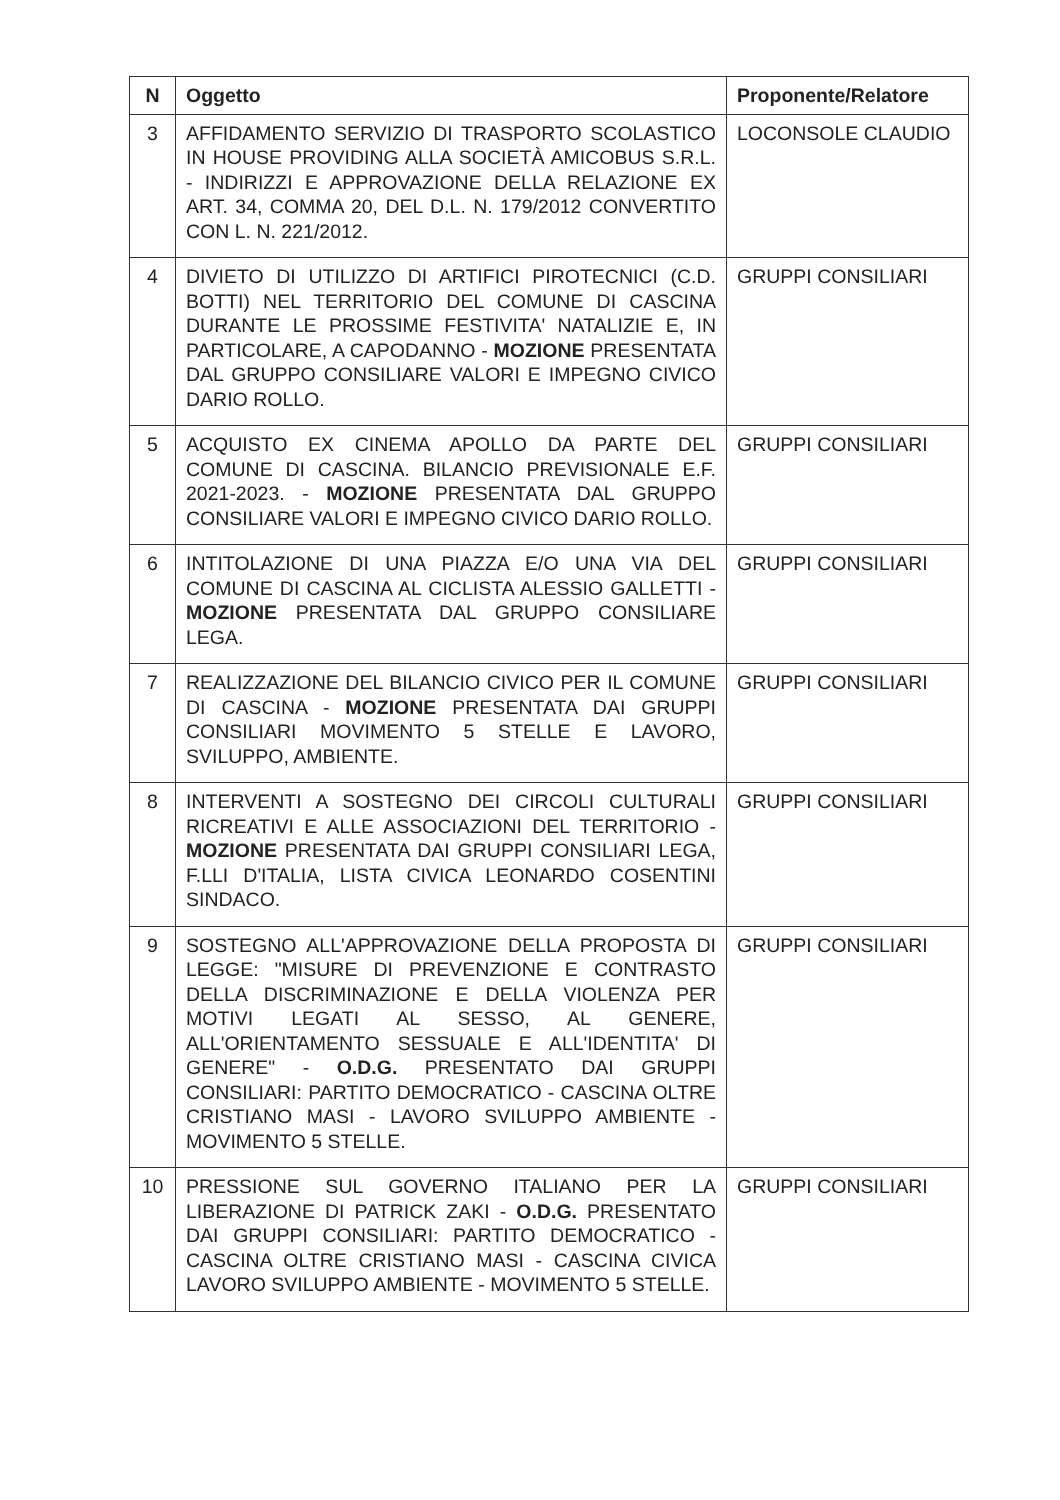| N | Oggetto | Proponente/Relatore |
| --- | --- | --- |
| 3 | AFFIDAMENTO SERVIZIO DI TRASPORTO SCOLASTICO IN HOUSE PROVIDING ALLA SOCIETÀ AMICOBUS S.R.L. - INDIRIZZI E APPROVAZIONE DELLA RELAZIONE EX ART. 34, COMMA 20, DEL D.L. N. 179/2012 CONVERTITO CON L. N. 221/2012. | LOCONSOLE CLAUDIO |
| 4 | DIVIETO DI UTILIZZO DI ARTIFICI PIROTECNICI (C.D. BOTTI) NEL TERRITORIO DEL COMUNE DI CASCINA DURANTE LE PROSSIME FESTIVITA' NATALIZIE E, IN PARTICOLARE, A CAPODANNO - MOZIONE PRESENTATA DAL GRUPPO CONSILIARE VALORI E IMPEGNO CIVICO DARIO ROLLO. | GRUPPI CONSILIARI |
| 5 | ACQUISTO EX CINEMA APOLLO DA PARTE DEL COMUNE DI CASCINA. BILANCIO PREVISIONALE E.F. 2021-2023. - MOZIONE PRESENTATA DAL GRUPPO CONSILIARE VALORI E IMPEGNO CIVICO DARIO ROLLO. | GRUPPI CONSILIARI |
| 6 | INTITOLAZIONE DI UNA PIAZZA E/O UNA VIA DEL COMUNE DI CASCINA AL CICLISTA ALESSIO GALLETTI - MOZIONE PRESENTATA DAL GRUPPO CONSILIARE LEGA. | GRUPPI CONSILIARI |
| 7 | REALIZZAZIONE DEL BILANCIO CIVICO PER IL COMUNE DI CASCINA - MOZIONE PRESENTATA DAI GRUPPI CONSILIARI MOVIMENTO 5 STELLE E LAVORO, SVILUPPO, AMBIENTE. | GRUPPI CONSILIARI |
| 8 | INTERVENTI A SOSTEGNO DEI CIRCOLI CULTURALI RICREATIVI E ALLE ASSOCIAZIONI DEL TERRITORIO - MOZIONE PRESENTATA DAI GRUPPI CONSILIARI LEGA, F.LLI D'ITALIA, LISTA CIVICA LEONARDO COSENTINI SINDACO. | GRUPPI CONSILIARI |
| 9 | SOSTEGNO ALL'APPROVAZIONE DELLA PROPOSTA DI LEGGE: "MISURE DI PREVENZIONE E CONTRASTO DELLA DISCRIMINAZIONE E DELLA VIOLENZA PER MOTIVI LEGATI AL SESSO, AL GENERE, ALL'ORIENTAMENTO SESSUALE E ALL'IDENTITA' DI GENERE" - O.D.G. PRESENTATO DAI GRUPPI CONSILIARI: PARTITO DEMOCRATICO - CASCINA OLTRE CRISTIANO MASI - LAVORO SVILUPPO AMBIENTE - MOVIMENTO 5 STELLE. | GRUPPI CONSILIARI |
| 10 | PRESSIONE SUL GOVERNO ITALIANO PER LA LIBERAZIONE DI PATRICK ZAKI - O.D.G. PRESENTATO DAI GRUPPI CONSILIARI: PARTITO DEMOCRATICO - CASCINA OLTRE CRISTIANO MASI - CASCINA CIVICA LAVORO SVILUPPO AMBIENTE - MOVIMENTO 5 STELLE. | GRUPPI CONSILIARI |